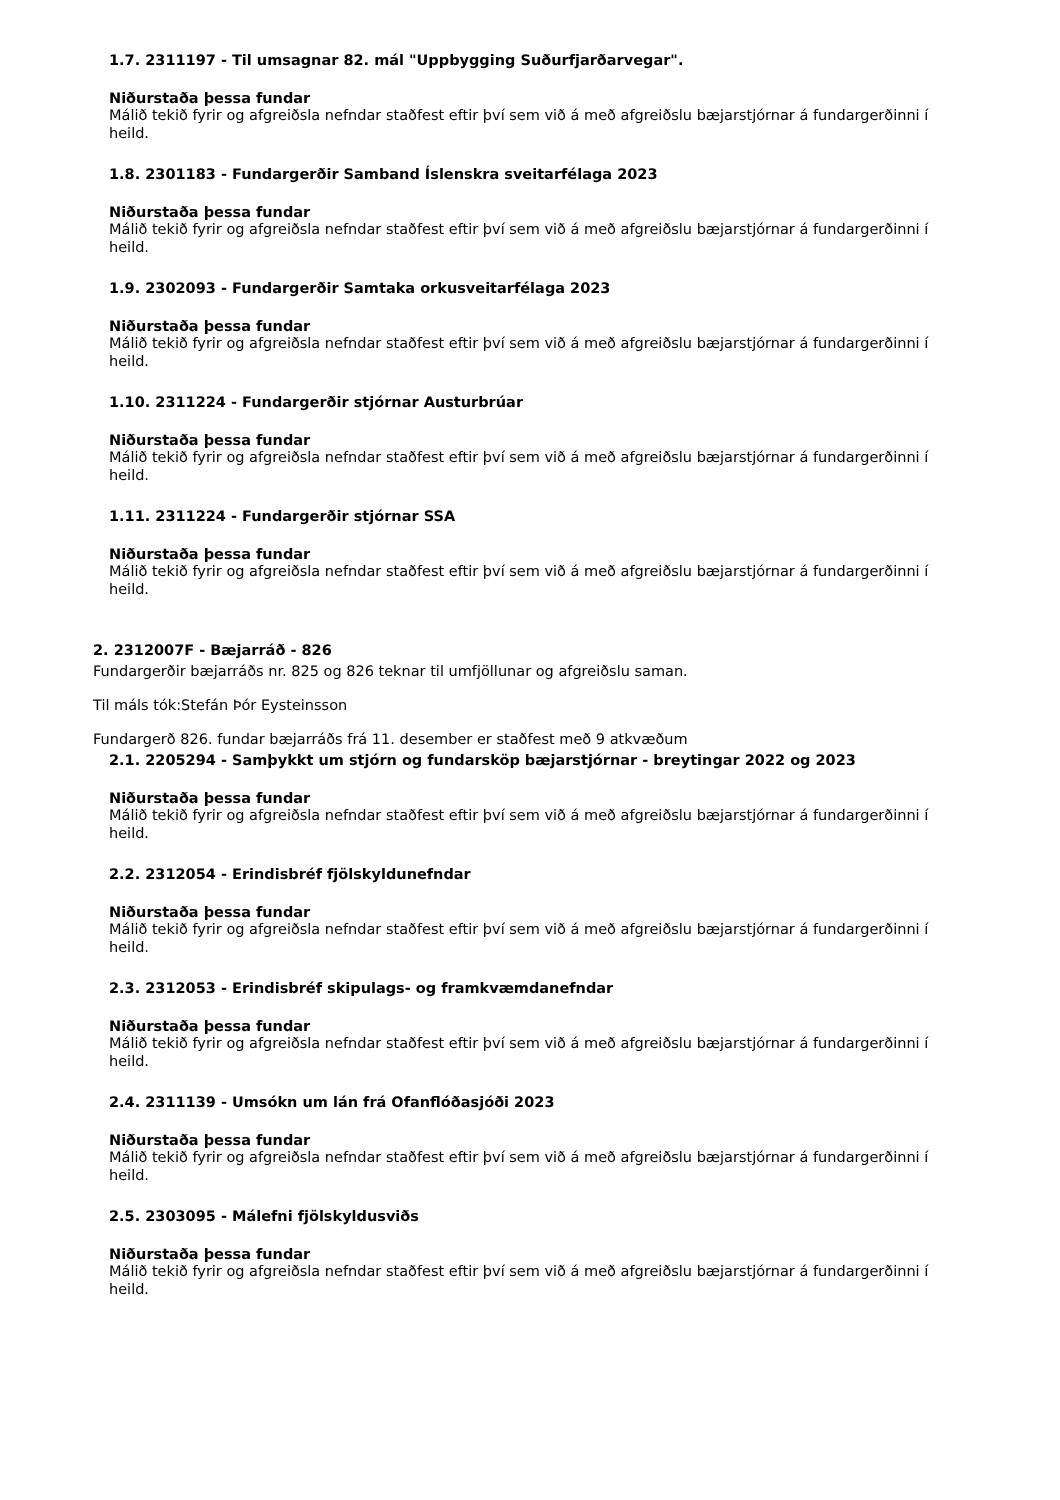1.7. 2311197 - Til umsagnar 82. mál "Uppbygging Suðurfjarðarvegar".
Niðurstaða þessa fundar
Málið tekið fyrir og afgreiðsla nefndar staðfest eftir því sem við á með afgreiðslu bæjarstjórnar á fundargerðinni í heild.
1.8. 2301183 - Fundargerðir Samband Íslenskra sveitarfélaga 2023
Niðurstaða þessa fundar
Málið tekið fyrir og afgreiðsla nefndar staðfest eftir því sem við á með afgreiðslu bæjarstjórnar á fundargerðinni í heild.
1.9. 2302093 - Fundargerðir Samtaka orkusveitarfélaga 2023
Niðurstaða þessa fundar
Málið tekið fyrir og afgreiðsla nefndar staðfest eftir því sem við á með afgreiðslu bæjarstjórnar á fundargerðinni í heild.
1.10. 2311224 - Fundargerðir stjórnar Austurbrúar
Niðurstaða þessa fundar
Málið tekið fyrir og afgreiðsla nefndar staðfest eftir því sem við á með afgreiðslu bæjarstjórnar á fundargerðinni í heild.
1.11. 2311224 - Fundargerðir stjórnar SSA
Niðurstaða þessa fundar
Málið tekið fyrir og afgreiðsla nefndar staðfest eftir því sem við á með afgreiðslu bæjarstjórnar á fundargerðinni í heild.
2. 2312007F - Bæjarráð - 826
Fundargerðir bæjarráðs nr. 825 og 826 teknar til umfjöllunar og afgreiðslu saman.
Til máls tók:Stefán Þór Eysteinsson
Fundargerð 826. fundar bæjarráðs frá 11. desember er staðfest með 9 atkvæðum
2.1. 2205294 - Samþykkt um stjórn og fundarsköp bæjarstjórnar - breytingar 2022 og 2023
Niðurstaða þessa fundar
Málið tekið fyrir og afgreiðsla nefndar staðfest eftir því sem við á með afgreiðslu bæjarstjórnar á fundargerðinni í heild.
2.2. 2312054 - Erindisbréf fjölskyldunefndar
Niðurstaða þessa fundar
Málið tekið fyrir og afgreiðsla nefndar staðfest eftir því sem við á með afgreiðslu bæjarstjórnar á fundargerðinni í heild.
2.3. 2312053 - Erindisbréf skipulags- og framkvæmdanefndar
Niðurstaða þessa fundar
Málið tekið fyrir og afgreiðsla nefndar staðfest eftir því sem við á með afgreiðslu bæjarstjórnar á fundargerðinni í heild.
2.4. 2311139 - Umsókn um lán frá Ofanflóðasjóði 2023
Niðurstaða þessa fundar
Málið tekið fyrir og afgreiðsla nefndar staðfest eftir því sem við á með afgreiðslu bæjarstjórnar á fundargerðinni í heild.
2.5. 2303095 - Málefni fjölskyldusviðs
Niðurstaða þessa fundar
Málið tekið fyrir og afgreiðsla nefndar staðfest eftir því sem við á með afgreiðslu bæjarstjórnar á fundargerðinni í heild.